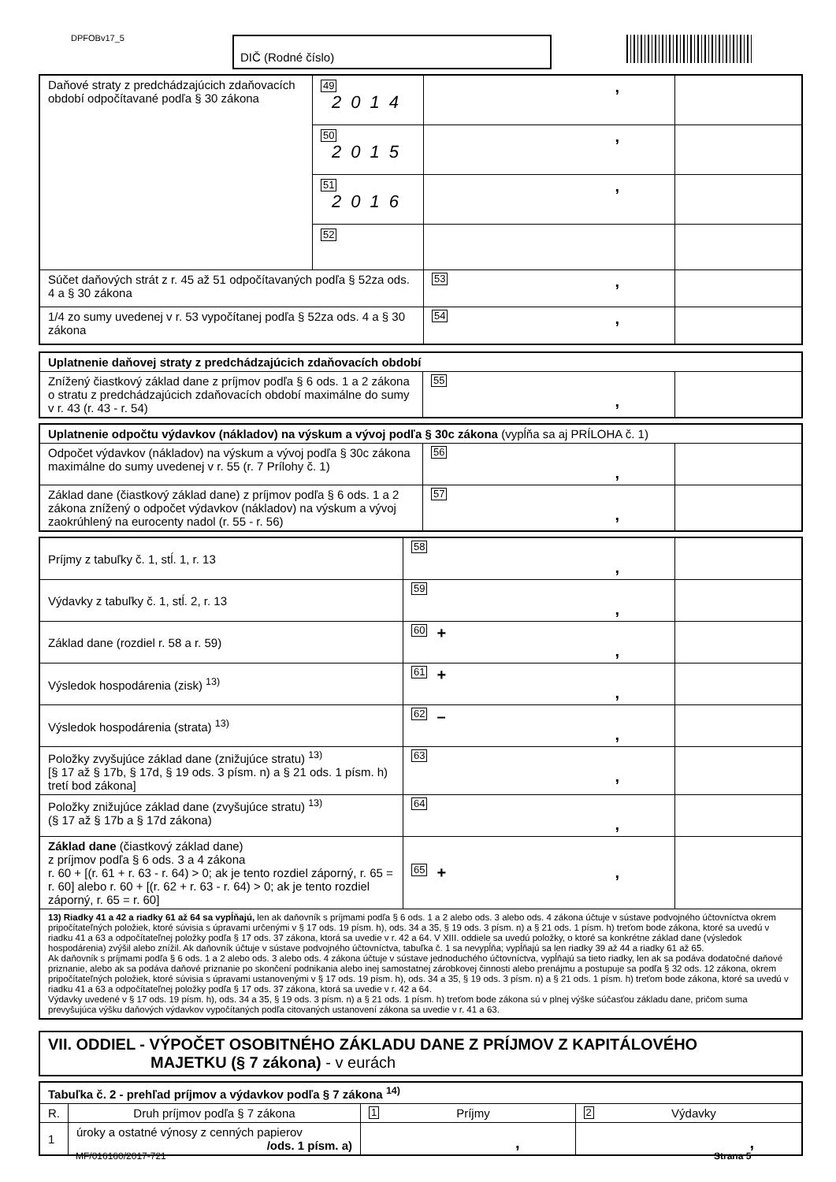DPFOBv17_5 DIČ (Rodné číslo)
| Daňové straty z predchádzajúcich zdaňovacích období odpočítavané podľa § 30 zákona | 49 2014 | , | |
| | 50 2015 | , | |
| | 51 2016 | , | |
| | 52 | | |
| Súčet daňových strát z r. 45 až 51 odpočítavaných podľa § 52za ods. 4 a § 30 zákona | | 53 , | |
| 1/4 zo sumy uvedenej v r. 53 vypočítanej podľa § 52za ods. 4 a § 30 zákona | | 54 , | |
| Uplatnenie daňovej straty z predchádzajúcich zdaňovacích období | | |
| Znížený čiastkový základ dane z príjmov podľa § 6 ods. 1 a 2 zákona o stratu z predchádzajúcich zdaňovacích období maximálne do sumy v r. 43 (r. 43 - r. 54) | 55 , | |
| Uplatnenie odpočtu výdavkov (nákladov) na výskum a vývoj podľa § 30c zákona (vypĺňa sa aj PRÍLOHA č. 1) | | |
| Odpočet výdavkov (nákladov) na výskum a vývoj podľa § 30c zákona maximálne do sumy uvedenej v r. 55 (r. 7 Prílohy č. 1) | 56 , | |
| Základ dane (čiastkový základ dane) z príjmov podľa § 6 ods. 1 a 2 zákona znížený o odpočet výdavkov (nákladov) na výskum a vývoj zaokrúhlený na eurocenty nadol (r. 55 - r. 56) | 57 , | |
| Príjmy z tabuľky č. 1, stĺ. 1, r. 13 | 58 , | |
| Výdavky z tabuľky č. 1, stĺ. 2, r. 13 | 59 , | |
| Základ dane (rozdiel r. 58 a r. 59) | 60 + , | |
| Výsledok hospodárenia (zisk) <sup>13)</sup> | 61 + , | |
| Výsledok hospodárenia (strata) <sup>13)</sup> | 62 – , | |
| Položky zvyšujúce základ dane (znižujúce stratu) <sup>13)</sup> [§ 17 až § 17b, § 17d, § 19 ods. 3 písm. n) a § 21 ods. 1 písm. h) tretí bod zákona] | 63 , | |
| Položky znižujúce základ dane (zvyšujúce stratu) <sup>13)</sup> (§ 17 až § 17b a § 17d zákona) | 64 , | |
| Základ dane (čiastkový základ dane) z príjmov podľa § 6 ods. 3 a 4 zákona r. 60 + [(r. 61 + r. 63 - r. 64) > 0; ak je tento rozdiel záporný, r. 65 = r. 60] alebo r. 60 + [(r. 62 + r. 63 - r. 64) > 0; ak je tento rozdiel záporný, r. 65 = r. 60] | 65 + , | |
| 13) Riadky 41 a 42 a riadky 61 až 64 sa vypĺňajú, len ak daňovník s príjmami podľa § 6 ods. 1 a 2 alebo ods. 3 alebo ods. 4 zákona účtuje v sústave podvojného účtovníctva okrem pripočítateľných položiek, ktoré súvisia s úpravami určenými v § 17 ods. 19 písm. h), ods. 34 a 35, § 19 ods. 3 písm. n) a § 21 ods. 1 písm. h) treťom bode zákona, ktoré sa uvedú v riadku 41 a 63 a odpočítateľnej položky podľa § 17 ods. 37 zákona, ktorá sa uvedie v r. 42 a 64. V XIII. oddiele sa uvedú položky, o ktoré sa konkrétne základ dane (výsledok hospodárenia) zvýšil alebo znížil. Ak daňovník účtuje v sústave podvojného účtovníctva, tabuľka č. 1 sa nevypĺňa; vypĺňajú sa len riadky 39 až 44 a riadky 61 až 65. Ak daňovník s príjmami podľa § 6 ods. 1 a 2 alebo ods. 3 alebo ods. 4 zákona účtuje v sústave jednoduchého účtovníctva, vypĺňajú sa tieto riadky, len ak sa podáva dodatočné daňové priznanie, alebo ak sa podáva daňové priznanie po skončení podnikania alebo inej samostatnej zárobkovej činnosti alebo prenájmu a postupuje sa podľa § 32 ods. 12 zákona, okrem pripočítateľných položiek, ktoré súvisia s úpravami ustanovenými v § 17 ods. 19 písm. h), ods. 34 a 35, § 19 ods. 3 písm. n) a § 21 ods. 1 písm. h) treťom bode zákona, ktoré sa uvedú v riadku 41 a 63 a odpočítateľnej položky podľa § 17 ods. 37 zákona, ktorá sa uvedie v r. 42 a 64. Výdavky uvedené v § 17 ods. 19 písm. h), ods. 34 a 35, § 19 ods. 3 písm. n) a § 21 ods. 1 písm. h) treťom bode zákona sú v plnej výške súčasťou základu dane, pričom suma prevyšujúca výšku daňových výdavkov vypočítaných podľa citovaných ustanovení zákona sa uvedie v r. 41 a 63. | | |
VII. ODDIEL - VÝPOČET OSOBITNÉHO ZÁKLADU DANE Z PRÍJMOV Z KAPITÁLOVÉHO
MAJETKU (§ 7 zákona) - v eurách
| Tabuľka č. 2 - prehľad príjmov a výdavkov podľa § 7 zákona <sup>14)</sup> | | | |
| R. | Druh príjmov podľa § 7 zákona | 1 Príjmy | 2 Výdavky |
| 1 | úroky a ostatné výnosy z cenných papierov /ods. 1 písm. a) | , | , |
MF/016160/2017-721 Strana 5